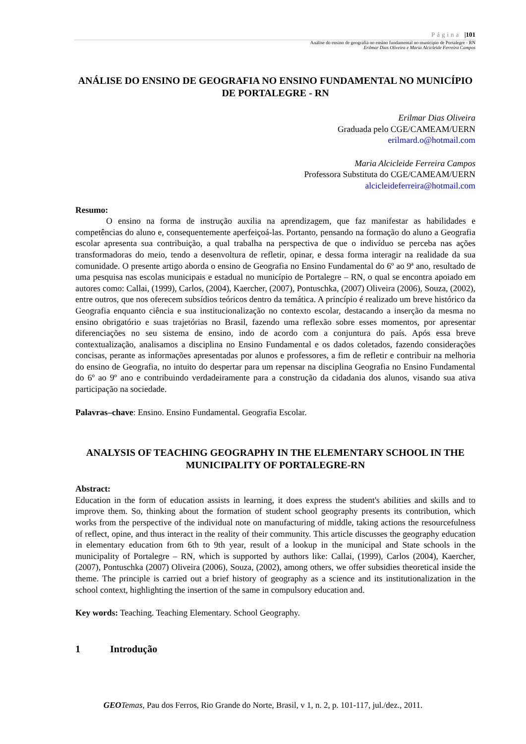Página |101
Análise do ensino de geografia no ensino fundamental no município de Portalegre - RN
Erilmar Dias Oliveira e Maria Alcicleide Ferreira Campos
ANÁLISE DO ENSINO DE GEOGRAFIA NO ENSINO FUNDAMENTAL NO MUNICÍPIO DE PORTALEGRE - RN
Erilmar Dias Oliveira
Graduada pelo CGE/CAMEAM/UERN
erilmard.o@hotmail.com
Maria Alcicleide Ferreira Campos
Professora Substituta do CGE/CAMEAM/UERN
alcicleideferreira@hotmail.com
Resumo:
O ensino na forma de instrução auxilia na aprendizagem, que faz manifestar as habilidades e competências do aluno e, consequentemente aperfeiçoá-las. Portanto, pensando na formação do aluno a Geografia escolar apresenta sua contribuição, a qual trabalha na perspectiva de que o indivíduo se perceba nas ações transformadoras do meio, tendo a desenvoltura de refletir, opinar, e dessa forma interagir na realidade da sua comunidade. O presente artigo aborda o ensino de Geografia no Ensino Fundamental do 6º ao 9ª ano, resultado de uma pesquisa nas escolas municipais e estadual no município de Portalegre – RN, o qual se encontra apoiado em autores como: Callai, (1999), Carlos, (2004), Kaercher, (2007), Pontuschka, (2007) Oliveira (2006), Souza, (2002), entre outros, que nos oferecem subsídios teóricos dentro da temática. A princípio é realizado um breve histórico da Geografia enquanto ciência e sua institucionalização no contexto escolar, destacando a inserção da mesma no ensino obrigatório e suas trajetórias no Brasil, fazendo uma reflexão sobre esses momentos, por apresentar diferenciações no seu sistema de ensino, indo de acordo com a conjuntura do país. Após essa breve contextualização, analisamos a disciplina no Ensino Fundamental e os dados coletados, fazendo considerações concisas, perante as informações apresentadas por alunos e professores, a fim de refletir e contribuir na melhoria do ensino de Geografia, no intuito do despertar para um repensar na disciplina Geografia no Ensino Fundamental do 6º ao 9º ano e contribuindo verdadeiramente para a construção da cidadania dos alunos, visando sua ativa participação na sociedade.
Palavras–chave: Ensino. Ensino Fundamental. Geografia Escolar.
ANALYSIS OF TEACHING GEOGRAPHY IN THE ELEMENTARY SCHOOL IN THE MUNICIPALITY OF PORTALEGRE-RN
Abstract:
Education in the form of education assists in learning, it does express the student's abilities and skills and to improve them. So, thinking about the formation of student school geography presents its contribution, which works from the perspective of the individual note on manufacturing of middle, taking actions the resourcefulness of reflect, opine, and thus interact in the reality of their community. This article discusses the geography education in elementary education from 6th to 9th year, result of a lookup in the municipal and State schools in the municipality of Portalegre – RN, which is supported by authors like: Callai, (1999), Carlos (2004), Kaercher, (2007), Pontuschka (2007) Oliveira (2006), Souza, (2002), among others, we offer subsidies theoretical inside the theme. The principle is carried out a brief history of geography as a science and its institutionalization in the school context, highlighting the insertion of the same in compulsory education and.
Key words: Teaching. Teaching Elementary. School Geography.
1 Introdução
GEO Temas, Pau dos Ferros, Rio Grande do Norte, Brasil, v 1, n. 2, p. 101-117, jul./dez., 2011.